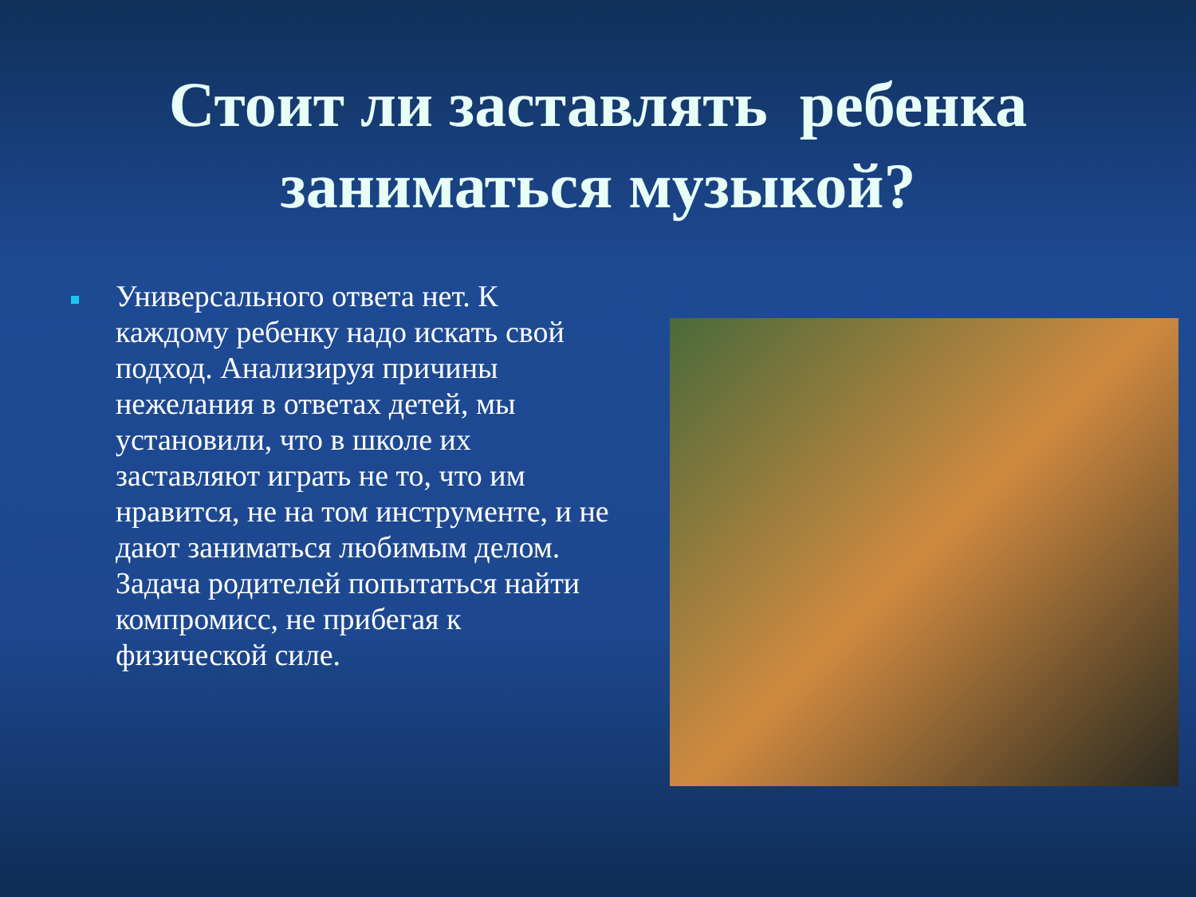Стоит ли заставлять ребенка
заниматься музыкой?
Универсального ответа нет. К каждому ребенку надо искать свой подход. Анализируя причины нежелания в ответах детей, мы установили, что в школе их заставляют играть не то, что им нравится, не на том инструменте, и не дают заниматься любимым делом. Задача родителей попытаться найти компромисс, не прибегая к физической силе.